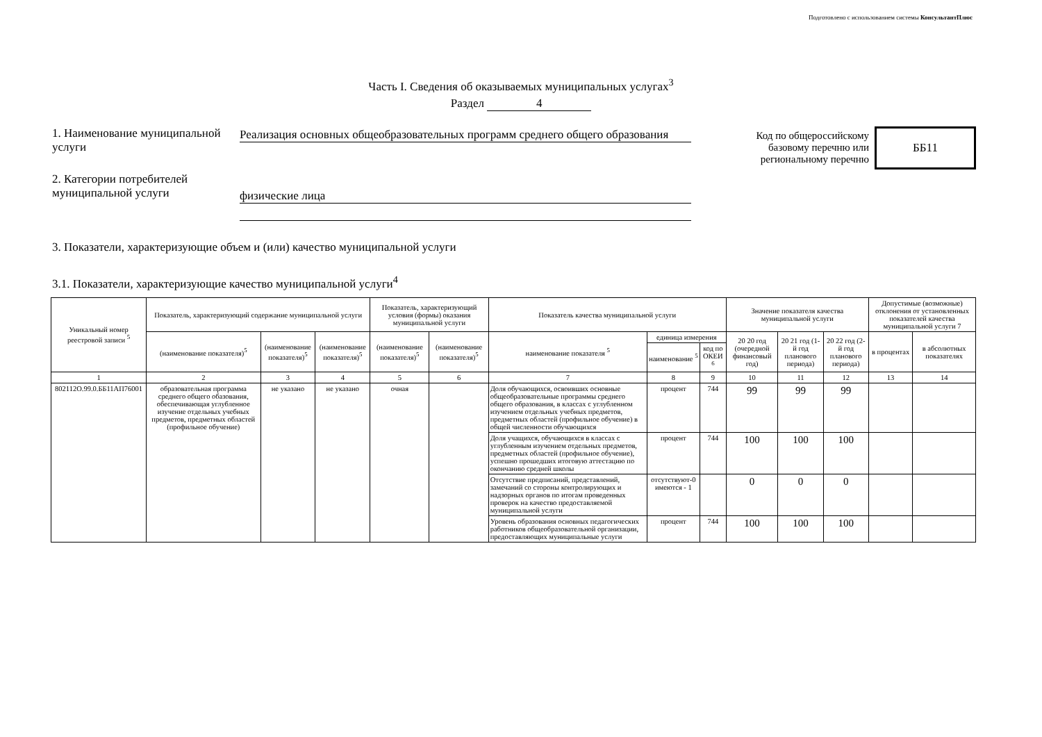Подготовлено с использованием системы КонсультантПлюс
Часть I. Сведения об оказываемых муниципальных услугах<sup>3</sup>
Раздел 4
1. Наименование муниципальной услуги
Реализация основных общеобразовательных программ среднего общего образования
Код по общероссийскому
базовому перечню или
региональному перечню
ББ11
2. Категории потребителей муниципальной услуги
физические лица
3. Показатели, характеризующие объем и (или) качество муниципальной услуги
3.1. Показатели, характеризующие качество муниципальной услуги<sup>4</sup>
| Уникальный номер реестровой записи <sup>5</sup> | Показатель, характеризующий содержание муниципальной услуги | | | Показатель, характеризующий условия (формы) оказания муниципальной услуги | | Показатель качества муниципальной услуги | | | Значение показателя качества муниципальной услуги | | | Допустимые (возможные) отклонения от установленных показателей качества муниципальной услуги 7 | |
| --- | --- | --- | --- | --- | --- | --- | --- | --- | --- | --- | --- | --- | --- |
| | (наименование показателя)<sup>5</sup> | (наименование показателя)<sup>5</sup> | (наименование показателя)<sup>5</sup> | (наименование показателя)<sup>5</sup> | (наименование показателя)<sup>5</sup> | наименование показателя <sup>5</sup> | единица измерения | | 20 20 год (очередной финансовый год) | 20 21 год (1-й год планового периода) | 20 22 год (2-й год планового периода) | в процентах | в абсолютных показателях |
| | | | | | | | наименование <sup>5</sup> | код по ОКЕИ <sup>6</sup> | | | | | |
| 1 | 2 | 3 | 4 | 5 | 6 | 7 | 8 | 9 | 10 | 11 | 12 | 13 | 14 |
| 802112О.99.0.ББ11АП76001 | образовательная программа среднего общего обазования, обеспечивающая углубленное изучение отдельных учебных предметов, предметных областей (профильное обучение) | не указано | не указано | очная | | Доля обучающихся, освоивших основные общеобразовательные программы среднего общего образования, в классах с углубленном изучением отдельных учебных предметов, предметных областей (профильное обучение) в общей численности обучающихся | процент | 744 | 99 | 99 | 99 | | |
| | | | | | | Доля учащихся, обучающихся в классах с углубленным изучением отдельных предметов, предметных областей (профильное обучение), успешно прошедших итоговую аттестацию по окончанию средней школы | процент | 744 | 100 | 100 | 100 | | |
| | | | | | | Отсутствие предписаний, представлений, замечаний со стороны контролирующих и надзорных органов по итогам проведенных проверок на качество предоставляемой муниципальной услуги | отсутствуют-0 имеются - 1 | | 0 | 0 | 0 | | |
| | | | | | | Уровень образования основных педагогических работников общеобразовательной организации, предоставляющих муниципальные услуги | процент | 744 | 100 | 100 | 100 | | |